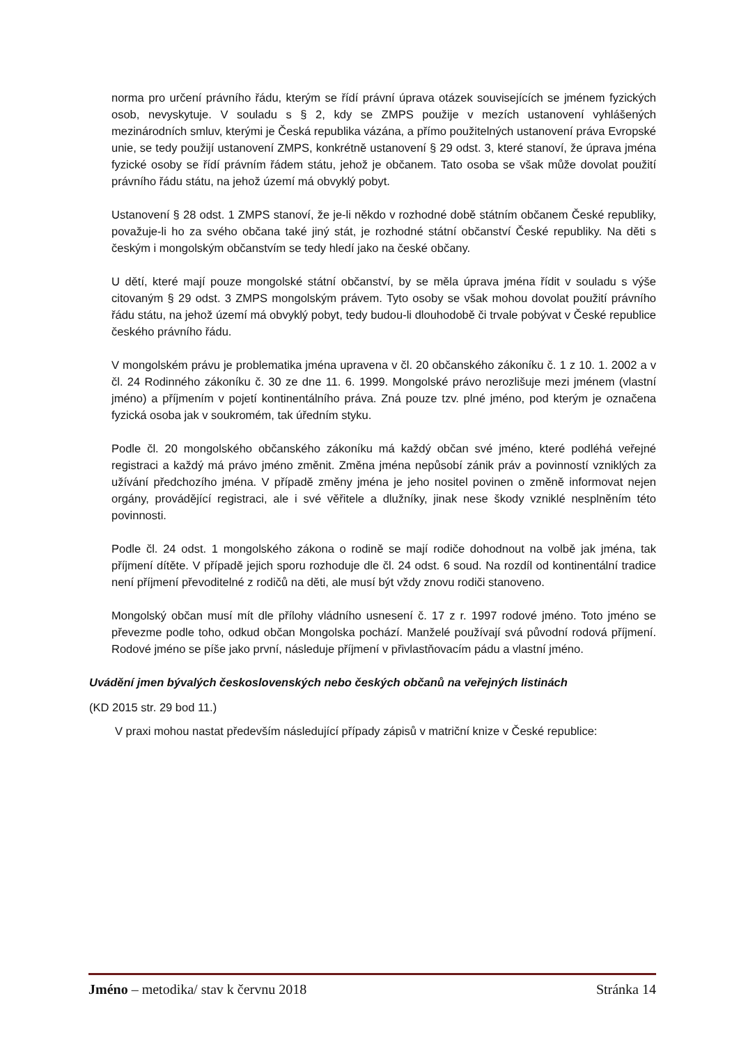norma pro určení právního řádu, kterým se řídí právní úprava otázek souvisejících se jménem fyzických osob, nevyskytuje. V souladu s § 2, kdy se ZMPS použije v mezích ustanovení vyhlášených mezinárodních smluv, kterými je Česká republika vázána, a přímo použitelných ustanovení práva Evropské unie, se tedy použijí ustanovení ZMPS, konkrétně ustanovení § 29 odst. 3, které stanoví, že úprava jména fyzické osoby se řídí právním řádem státu, jehož je občanem. Tato osoba se však může dovolat použití právního řádu státu, na jehož území má obvyklý pobyt.
Ustanovení § 28 odst. 1 ZMPS stanoví, že je-li někdo v rozhodné době státním občanem České republiky, považuje-li ho za svého občana také jiný stát, je rozhodné státní občanství České republiky. Na děti s českým i mongolským občanstvím se tedy hledí jako na české občany.
U dětí, které mají pouze mongolské státní občanství, by se měla úprava jména řídit v souladu s výše citovaným § 29 odst. 3 ZMPS mongolským právem. Tyto osoby se však mohou dovolat použití právního řádu státu, na jehož území má obvyklý pobyt, tedy budou-li dlouhodobě či trvale pobývat v České republice českého právního řádu.
V mongolském právu je problematika jména upravena v čl. 20 občanského zákoníku č. 1 z 10. 1. 2002 a v čl. 24 Rodinného zákoníku č. 30 ze dne 11. 6. 1999. Mongolské právo nerozlišuje mezi jménem (vlastní jméno) a příjmením v pojetí kontinentálního práva. Zná pouze tzv. plné jméno, pod kterým je označena fyzická osoba jak v soukromém, tak úředním styku.
Podle čl. 20 mongolského občanského zákoníku má každý občan své jméno, které podléhá veřejné registraci a každý má právo jméno změnit. Změna jména nepůsobí zánik práv a povinností vzniklých za užívání předchozího jména. V případě změny jména je jeho nositel povinen o změně informovat nejen orgány, provádějící registraci, ale i své věřitele a dlužníky, jinak nese škody vzniklé nesplněním této povinnosti.
Podle čl. 24 odst. 1 mongolského zákona o rodině se mají rodiče dohodnout na volbě jak jména, tak příjmení dítěte. V případě jejich sporu rozhoduje dle čl. 24 odst. 6 soud. Na rozdíl od kontinentální tradice není příjmení převoditelné z rodičů na děti, ale musí být vždy znovu rodiči stanoveno.
Mongolský občan musí mít dle přílohy vládního usnesení č. 17 z r. 1997 rodové jméno. Toto jméno se převezme podle toho, odkud občan Mongolska pochází. Manželé používají svá původní rodová příjmení. Rodové jméno se píše jako první, následuje příjmení v přivlastňovacím pádu a vlastní jméno.
Uvádění jmen bývalých československých nebo českých občanů na veřejných listinách
(KD 2015 str. 29 bod 11.)
V praxi mohou nastat především následující případy zápisů v matriční knize v České republice:
Jméno – metodika/ stav k červnu 2018 Stránka 14